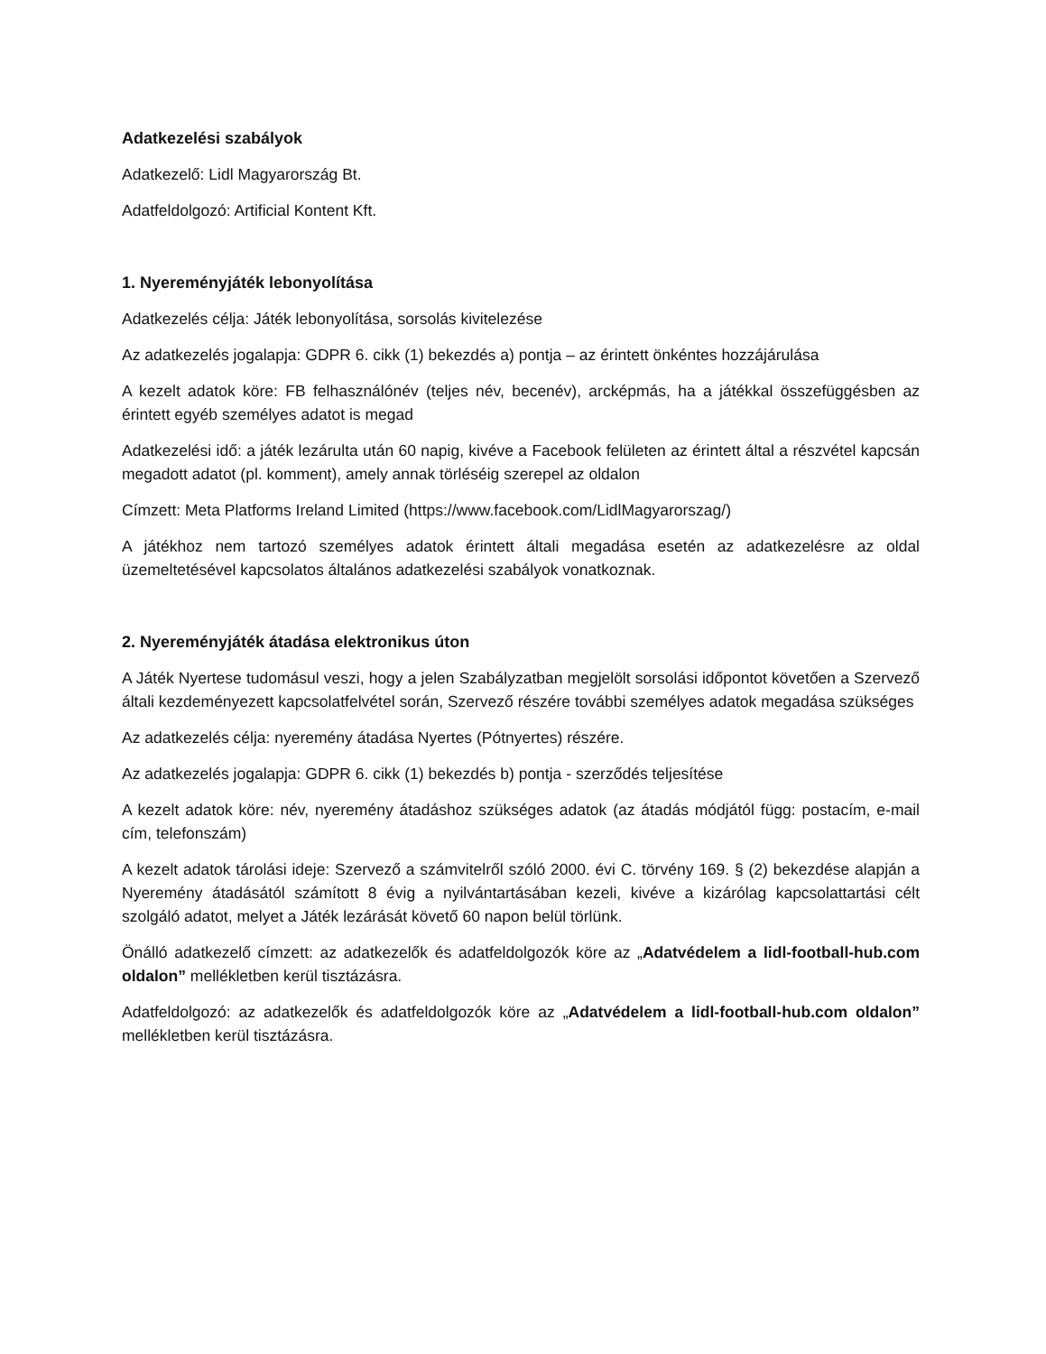Adatkezelési szabályok
Adatkezelő: Lidl Magyarország Bt.
Adatfeldolgozó: Artificial Kontent Kft.
1. Nyereményjáték lebonyolítása
Adatkezelés célja: Játék lebonyolítása, sorsolás kivitelezése
Az adatkezelés jogalapja: GDPR 6. cikk (1) bekezdés a) pontja – az érintett önkéntes hozzájárulása
A kezelt adatok köre: FB felhasználónév (teljes név, becenév), arcképmás, ha a játékkal összefüggésben az érintett egyéb személyes adatot is megad
Adatkezelési idő: a játék lezárulta után 60 napig, kivéve a Facebook felületen az érintett által a részvétel kapcsán megadott adatot (pl. komment), amely annak törléséig szerepel az oldalon
Címzett: Meta Platforms Ireland Limited (https://www.facebook.com/LidlMagyarorszag/)
A játékhoz nem tartozó személyes adatok érintett általi megadása esetén az adatkezelésre az oldal üzemeltetésével kapcsolatos általános adatkezelési szabályok vonatkoznak.
2. Nyereményjáték átadása elektronikus úton
A Játék Nyertese tudomásul veszi, hogy a jelen Szabályzatban megjelölt sorsolási időpontot követően a Szervező általi kezdeményezett kapcsolatfelvétel során, Szervező részére további személyes adatok megadása szükséges
Az adatkezelés célja: nyeremény átadása Nyertes (Pótnyertes) részére.
Az adatkezelés jogalapja: GDPR 6. cikk (1) bekezdés b) pontja - szerződés teljesítése
A kezelt adatok köre: név, nyeremény átadáshoz szükséges adatok (az átadás módjától függ: postacím, e-mail cím, telefonszám)
A kezelt adatok tárolási ideje: Szervező a számvitelről szóló 2000. évi C. törvény 169. § (2) bekezdése alapján a Nyeremény átadásától számított 8 évig a nyilvántartásában kezeli, kivéve a kizárólag kapcsolattartási célt szolgáló adatot, melyet a Játék lezárását követő 60 napon belül törlünk.
Önálló adatkezelő címzett: az adatkezelők és adatfeldolgozók köre az „Adatvédelem a lidl-football-hub.com oldalon” mellékletben kerül tisztázásra.
Adatfeldolgozó: az adatkezelők és adatfeldolgozók köre az „Adatvédelem a lidl-football-hub.com oldalon” mellékletben kerül tisztázásra.